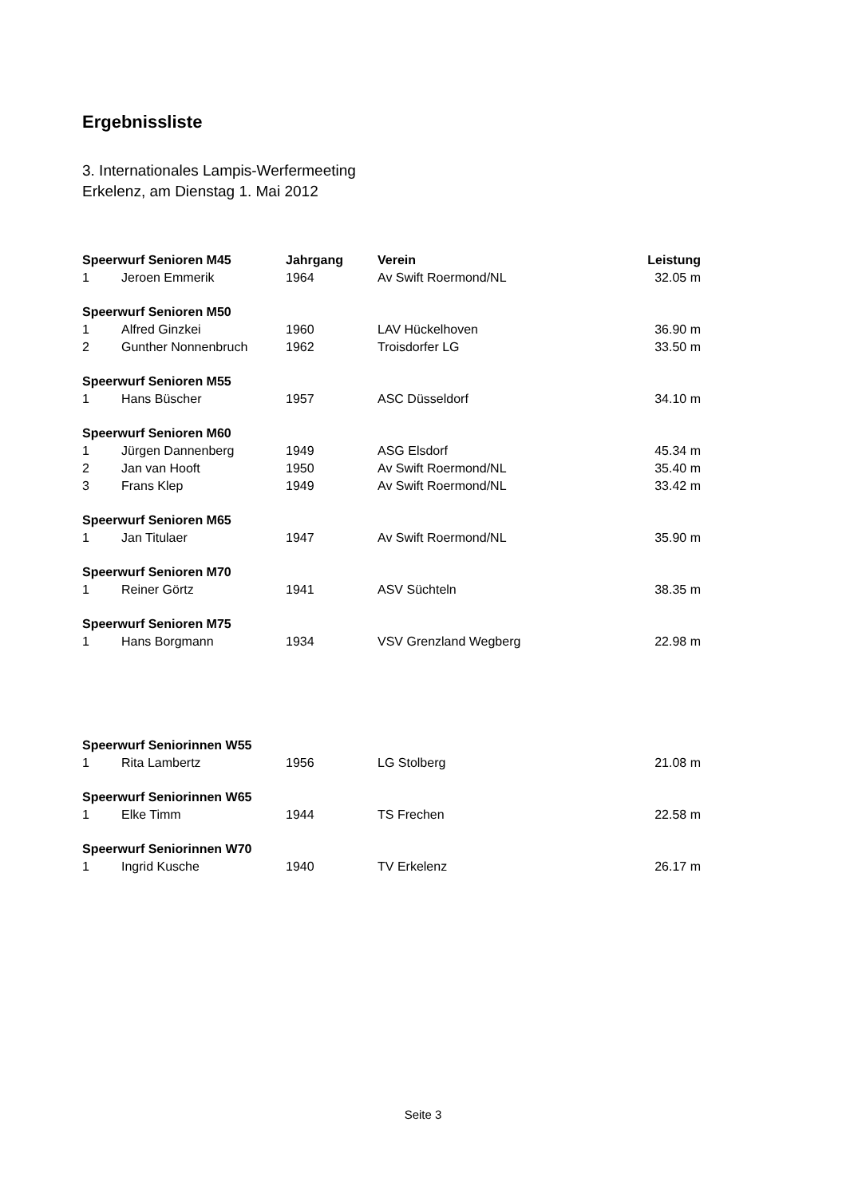Ergebnissliste
3. Internationales Lampis-Werfermeeting
Erkelenz, am Dienstag 1. Mai 2012
| Speerwurf Senioren M45 | | Jahrgang | Verein | Leistung |
| --- | --- | --- | --- | --- |
| 1 | Jeroen Emmerik | 1964 | Av Swift Roermond/NL | 32.05 m |
| Speerwurf Senioren M50 | | | | |
| 1 | Alfred Ginzkei | 1960 | LAV Hückelhoven | 36.90 m |
| 2 | Gunther Nonnenbruch | 1962 | Troisdorfer LG | 33.50 m |
| Speerwurf Senioren M55 | | | | |
| 1 | Hans Büscher | 1957 | ASC Düsseldorf | 34.10 m |
| Speerwurf Senioren M60 | | | | |
| 1 | Jürgen Dannenberg | 1949 | ASG Elsdorf | 45.34 m |
| 2 | Jan van Hooft | 1950 | Av Swift Roermond/NL | 35.40 m |
| 3 | Frans Klep | 1949 | Av Swift Roermond/NL | 33.42 m |
| Speerwurf Senioren M65 | | | | |
| 1 | Jan Titulaer | 1947 | Av Swift Roermond/NL | 35.90 m |
| Speerwurf Senioren M70 | | | | |
| 1 | Reiner Görtz | 1941 | ASV Süchteln | 38.35 m |
| Speerwurf Senioren M75 | | | | |
| 1 | Hans Borgmann | 1934 | VSV Grenzland Wegberg | 22.98 m |
| Speerwurf Seniorinnen W55 | | | | |
| 1 | Rita Lambertz | 1956 | LG Stolberg | 21.08 m |
| Speerwurf Seniorinnen W65 | | | | |
| 1 | Elke Timm | 1944 | TS Frechen | 22.58 m |
| Speerwurf Seniorinnen W70 | | | | |
| 1 | Ingrid Kusche | 1940 | TV Erkelenz | 26.17 m |
Seite 3